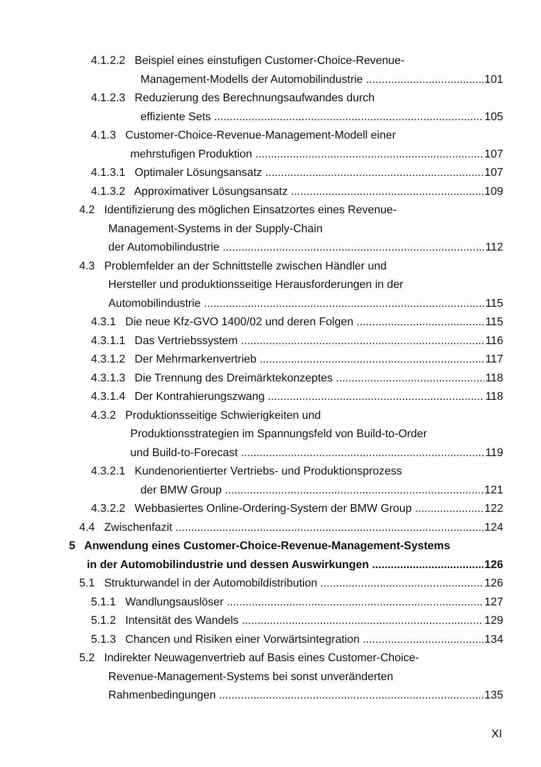4.1.2.2 Beispiel eines einstufigen Customer-Choice-Revenue-
Management-Modells der Automobilindustrie 101
4.1.2.3 Reduzierung des Berechnungsaufwandes durch
effiziente Sets 105
4.1.3 Customer-Choice-Revenue-Management-Modell einer
mehrstufigen Produktion 107
4.1.3.1 Optimaler Lösungsansatz 107
4.1.3.2 Approximativer Lösungsansatz 109
4.2 Identifizierung des möglichen Einsatzortes eines Revenue-
Management-Systems in der Supply-Chain
der Automobilindustrie 112
4.3 Problemfelder an der Schnittstelle zwischen Händler und
Hersteller und produktionsseitige Herausforderungen in der
Automobilindustrie 115
4.3.1 Die neue Kfz-GVO 1400/02 und deren Folgen 115
4.3.1.1 Das Vertriebssystem 116
4.3.1.2 Der Mehrmarkenvertrieb 117
4.3.1.3 Die Trennung des Dreimärktekonzeptes 118
4.3.1.4 Der Kontrahierungszwang 118
4.3.2 Produktionsseitige Schwierigkeiten und
Produktionsstrategien im Spannungsfeld von Build-to-Order
und Build-to-Forecast 119
4.3.2.1 Kundenorientierter Vertriebs- und Produktionsprozess
der BMW Group 121
4.3.2.2 Webbasiertes Online-Ordering-System der BMW Group 122
4.4 Zwischenfazit 124
5 Anwendung eines Customer-Choice-Revenue-Management-Systems
in der Automobilindustrie und dessen Auswirkungen 126
5.1 Strukturwandel in der Automobildistribution 126
5.1.1 Wandlungsauslöser 127
5.1.2 Intensität des Wandels 129
5.1.3 Chancen und Risiken einer Vorwärtsintegration 134
5.2 Indirekter Neuwagenvertrieb auf Basis eines Customer-Choice-
Revenue-Management-Systems bei sonst unveränderten
Rahmenbedingungen 135
XI